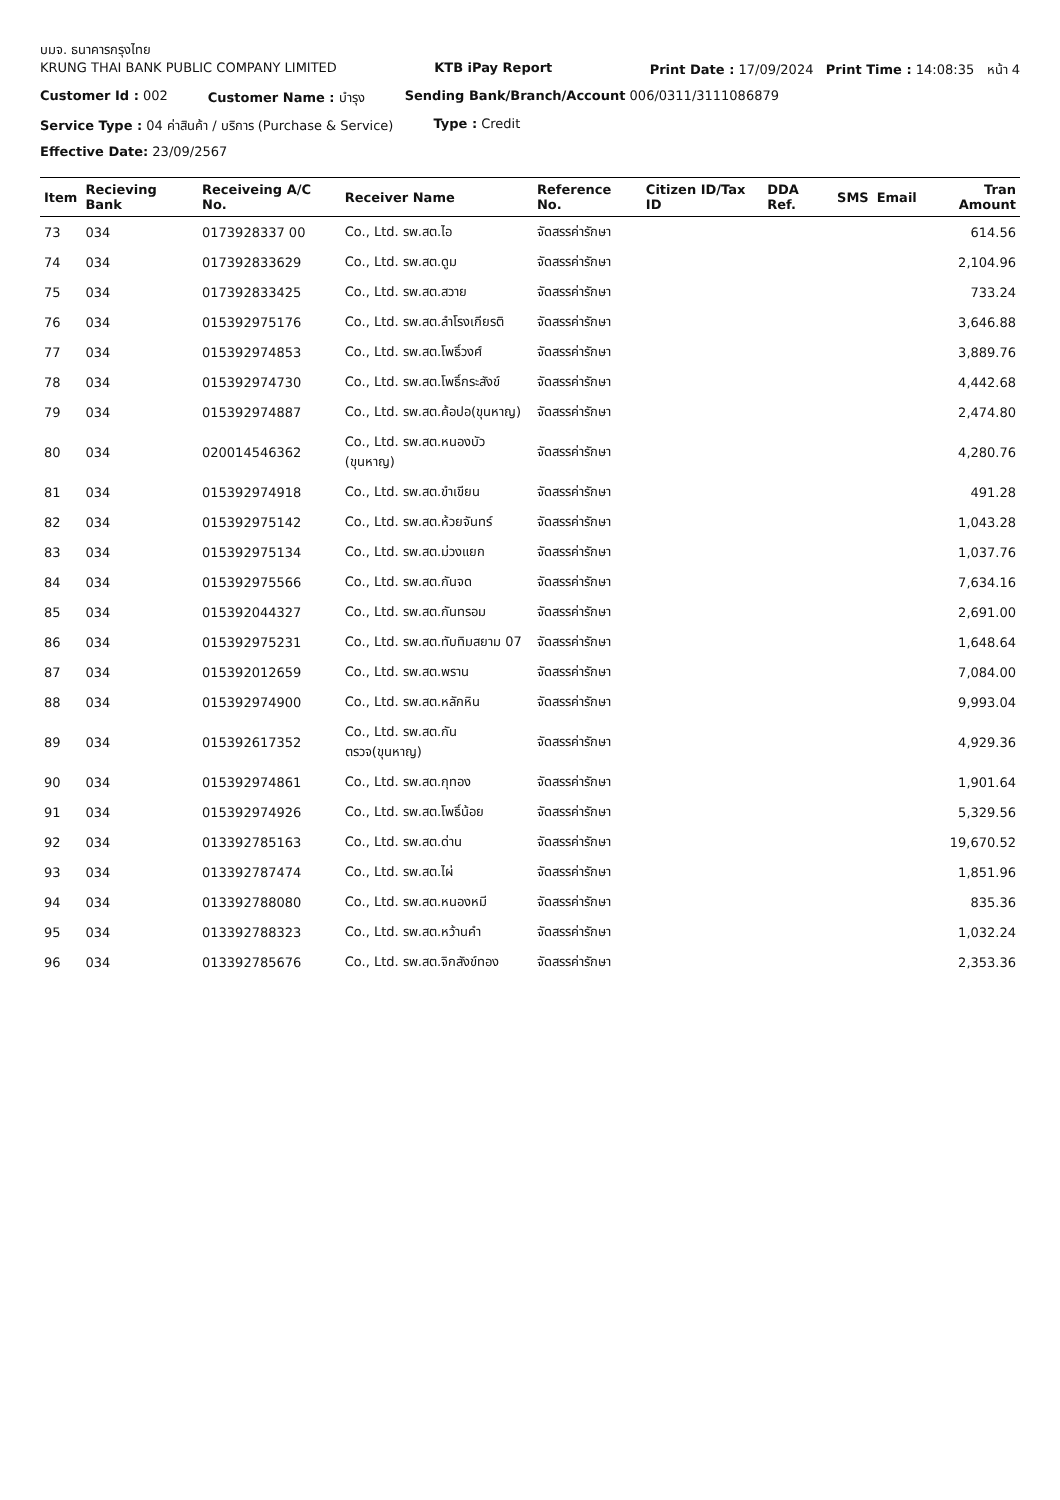บมจ. ธนาคารกรุงไทย
KRUNG THAI BANK PUBLIC COMPANY LIMITED KTB iPay Report Print Date : 17/09/2024 Print Time : 14:08:35 หน้า 4
Customer Id : 002 Customer Name : บำรุง Sending Bank/Branch/Account 006/0311/3111086879
Service Type : 04 ค่าสินค้า / บริการ (Purchase & Service) Type : Credit
Effective Date: 23/09/2567
| Item | Recieving Bank | Receiveing A/C No. | Receiver Name | Reference No. | Citizen ID/Tax ID | DDA Ref. | SMS | Email | Tran Amount |
| --- | --- | --- | --- | --- | --- | --- | --- | --- | --- |
| 73 | 034 | 0173928337 00 | Co., Ltd. รพ.สต.ไอ | จัดสรรค่ารักษา | | | | | 614.56 |
| 74 | 034 | 017392833629 | Co., Ltd. รพ.สต.ดูม | จัดสรรค่ารักษา | | | | | 2,104.96 |
| 75 | 034 | 017392833425 | Co., Ltd. รพ.สต.สวาย | จัดสรรค่ารักษา | | | | | 733.24 |
| 76 | 034 | 015392975176 | Co., Ltd. รพ.สต.ลำโรงเกียรติ | จัดสรรค่ารักษา | | | | | 3,646.88 |
| 77 | 034 | 015392974853 | Co., Ltd. รพ.สต.โพธิ์วงศ์ | จัดสรรค่ารักษา | | | | | 3,889.76 |
| 78 | 034 | 015392974730 | Co., Ltd. รพ.สต.โพธิ์กระสังข์ | จัดสรรค่ารักษา | | | | | 4,442.68 |
| 79 | 034 | 015392974887 | Co., Ltd. รพ.สต.ค้อปอ(ขุนหาญ) | จัดสรรค่ารักษา | | | | | 2,474.80 |
| 80 | 034 | 020014546362 | Co., Ltd. รพ.สต.หนองบัว (ขุนหาญ) | จัดสรรค่ารักษา | | | | | 4,280.76 |
| 81 | 034 | 015392974918 | Co., Ltd. รพ.สต.ขำเขียน | จัดสรรค่ารักษา | | | | | 491.28 |
| 82 | 034 | 015392975142 | Co., Ltd. รพ.สต.ห้วยจันทร์ | จัดสรรค่ารักษา | | | | | 1,043.28 |
| 83 | 034 | 015392975134 | Co., Ltd. รพ.สต.ม่วงแยก | จัดสรรค่ารักษา | | | | | 1,037.76 |
| 84 | 034 | 015392975566 | Co., Ltd. รพ.สต.กันจด | จัดสรรค่ารักษา | | | | | 7,634.16 |
| 85 | 034 | 015392044327 | Co., Ltd. รพ.สต.กันทรอม | จัดสรรค่ารักษา | | | | | 2,691.00 |
| 86 | 034 | 015392975231 | Co., Ltd. รพ.สต.ทับทิมสยาม 07 | จัดสรรค่ารักษา | | | | | 1,648.64 |
| 87 | 034 | 015392012659 | Co., Ltd. รพ.สต.พราน | จัดสรรค่ารักษา | | | | | 7,084.00 |
| 88 | 034 | 015392974900 | Co., Ltd. รพ.สต.หลักหิน | จัดสรรค่ารักษา | | | | | 9,993.04 |
| 89 | 034 | 015392617352 | Co., Ltd. รพ.สต.กันตรวจ(ขุนหาญ) | จัดสรรค่ารักษา | | | | | 4,929.36 |
| 90 | 034 | 015392974861 | Co., Ltd. รพ.สต.กุทอง | จัดสรรค่ารักษา | | | | | 1,901.64 |
| 91 | 034 | 015392974926 | Co., Ltd. รพ.สต.โพธิ์น้อย | จัดสรรค่ารักษา | | | | | 5,329.56 |
| 92 | 034 | 013392785163 | Co., Ltd. รพ.สต.ด่าน | จัดสรรค่ารักษา | | | | | 19,670.52 |
| 93 | 034 | 013392787474 | Co., Ltd. รพ.สต.ไผ่ | จัดสรรค่ารักษา | | | | | 1,851.96 |
| 94 | 034 | 013392788080 | Co., Ltd. รพ.สต.หนองหมี | จัดสรรค่ารักษา | | | | | 835.36 |
| 95 | 034 | 013392788323 | Co., Ltd. รพ.สต.หว้านคำ | จัดสรรค่ารักษา | | | | | 1,032.24 |
| 96 | 034 | 013392785676 | Co., Ltd. รพ.สต.จิกสังข์ทอง | จัดสรรค่ารักษา | | | | | 2,353.36 |